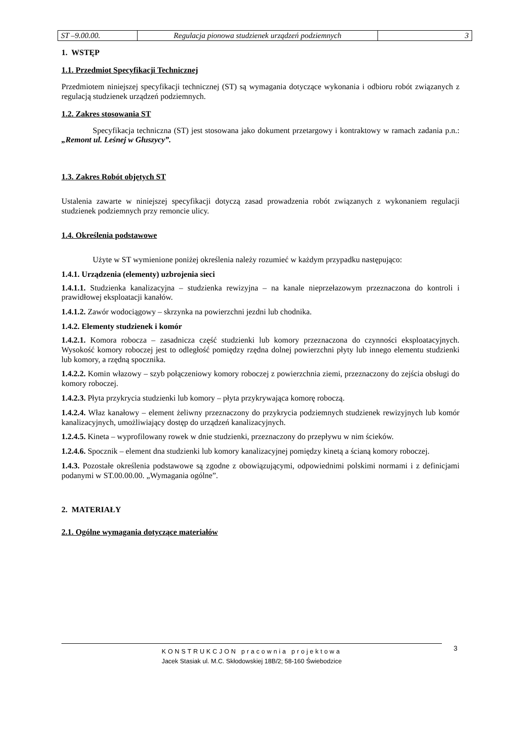| ST –9.00.00. | Regulacja pionowa studzienek urządzeń podziemnych | 3 |
1. WSTĘP
1.1. Przedmiot Specyfikacji Technicznej
Przedmiotem niniejszej specyfikacji technicznej (ST) są wymagania dotyczące wykonania i odbioru robót związanych z regulacją studzienek urządzeń podziemnych.
1.2. Zakres stosowania ST
Specyfikacja techniczna (ST) jest stosowana jako dokument przetargowy i kontraktowy w ramach zadania p.n.: „Remont ul. Leśnej w Głuszycy”.
1.3. Zakres Robót objętych ST
Ustalenia zawarte w niniejszej specyfikacji dotyczą zasad prowadzenia robót związanych z wykonaniem regulacji studzienek podziemnych przy remoncie ulicy.
1.4. Określenia podstawowe
Użyte w ST wymienione poniżej określenia należy rozumieć w każdym przypadku następująco:
1.4.1. Urządzenia (elementy) uzbrojenia sieci
1.4.1.1. Studzienka kanalizacyjna – studzienka rewizyjna – na kanale nieprzełazowym przeznaczona do kontroli i prawidłowej eksploatacji kanałów.
1.4.1.2. Zawór wodociągowy – skrzynka na powierzchni jezdni lub chodnika.
1.4.2. Elementy studzienek i komór
1.4.2.1. Komora robocza – zasadnicza część studzienki lub komory przeznaczona do czynności eksploatacyjnych. Wysokość komory roboczej jest to odległość pomiędzy rzędna dolnej powierzchni płyty lub innego elementu studzienki lub komory, a rzędną spocznika.
1.4.2.2. Komin włazowy – szyb połączeniowy komory roboczej z powierzchnia ziemi, przeznaczony do zejścia obsługi do komory roboczej.
1.4.2.3. Płyta przykrycia studzienki lub komory – płyta przykrywająca komorę roboczą.
1.4.2.4. Właz kanałowy – element żeliwny przeznaczony do przykrycia podziemnych studzienek rewizyjnych lub komór kanalizacyjnych, umożliwiający dostęp do urządzeń kanalizacyjnych.
1.2.4.5. Kineta – wyprofilowany rowek w dnie studzienki, przeznaczony do przepływu w nim ścieków.
1.2.4.6. Spocznik – element dna studzienki lub komory kanalizacyjnej pomiędzy kinetą a ścianą komory roboczej.
1.4.3. Pozostałe określenia podstawowe są zgodne z obowiązującymi, odpowiednimi polskimi normami i z definicjami podanymi w ST.00.00.00. „Wymagania ogólne”.
2. MATERIAŁY
2.1. Ogólne wymagania dotyczące materiałów
KONSTRUKCJON pracownia projektowa
Jacek Stasiak ul. M.C. Skłodowskiej 18B/2; 58-160 Świebodzice
3